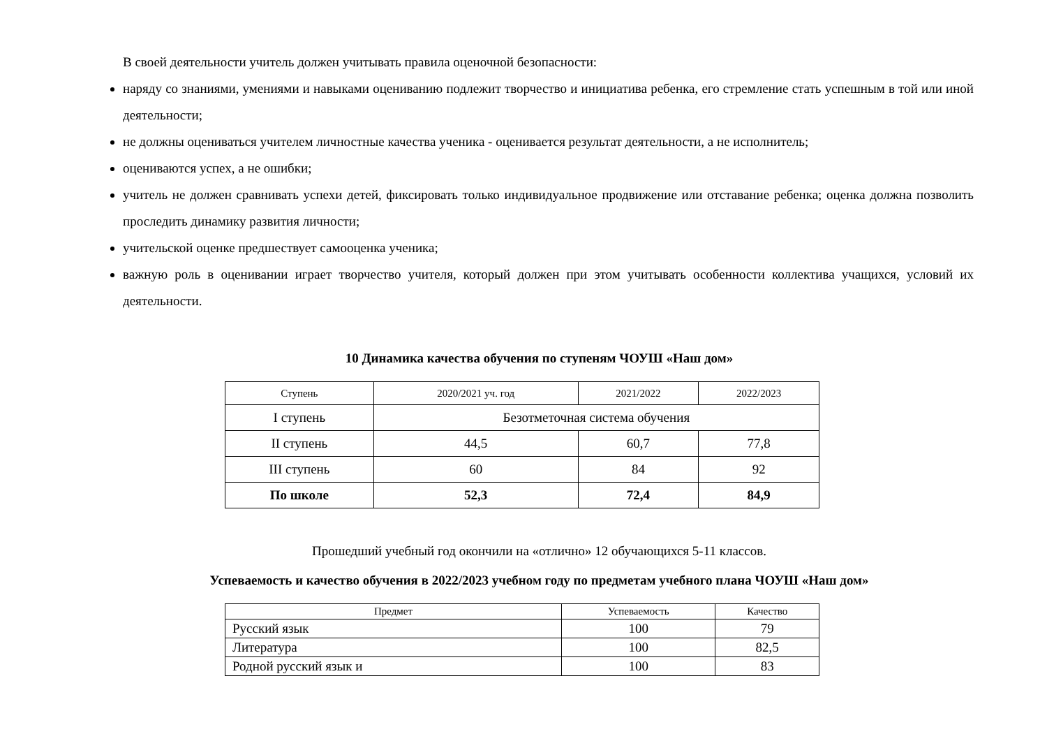В своей деятельности учитель должен учитывать правила оценочной безопасности:
наряду со знаниями, умениями и навыками оцениванию подлежит творчество и инициатива ребенка, его стремление стать успешным в той или иной деятельности;
не должны оцениваться учителем личностные качества ученика - оценивается результат деятельности, а не исполнитель;
оцениваются успех, а не ошибки;
учитель не должен сравнивать успехи детей, фиксировать только индивидуальное продвижение или отставание ребенка; оценка должна позволить проследить динамику развития личности;
учительской оценке предшествует самооценка ученика;
важную роль в оценивании играет творчество учителя, который должен при этом учитывать особенности коллектива учащихся, условий их деятельности.
10 Динамика качества обучения по ступеням ЧОУШ «Наш дом»
| Ступень | 2020/2021 уч. год | 2021/2022 | 2022/2023 |
| --- | --- | --- | --- |
| I ступень | Безотметочная система обучения | | |
| II ступень | 44,5 | 60,7 | 77,8 |
| III ступень | 60 | 84 | 92 |
| По школе | 52,3 | 72,4 | 84,9 |
Прошедший учебный год окончили на «отлично» 12 обучающихся 5-11 классов.
Успеваемость и качество обучения в 2022/2023 учебном году по предметам учебного плана ЧОУШ «Наш дом»
| Предмет | Успеваемость | Качество |
| --- | --- | --- |
| Русский язык | 100 | 79 |
| Литература | 100 | 82,5 |
| Родной русский язык и | 100 | 83 |